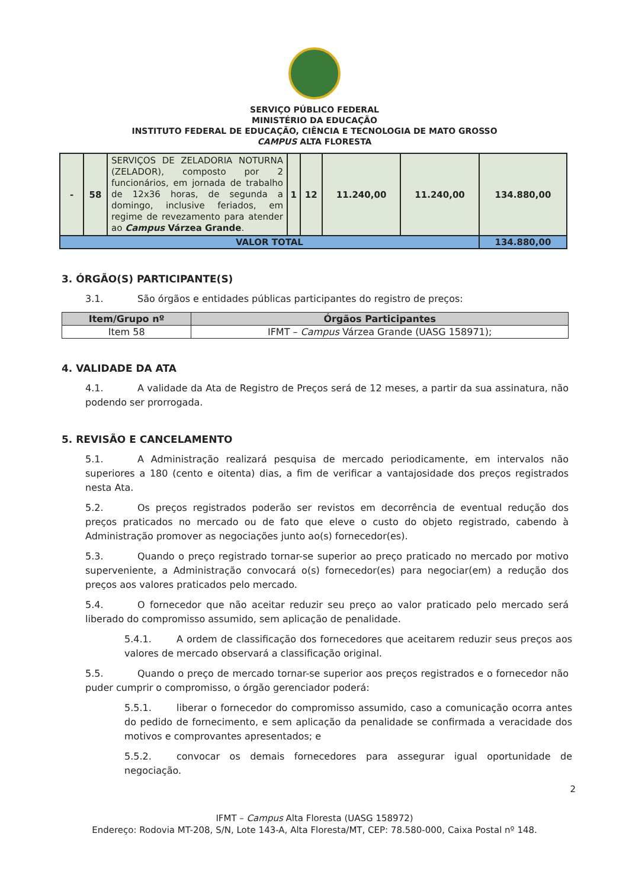SERVIÇO PÚBLICO FEDERAL
MINISTÉRIO DA EDUCAÇÃO
INSTITUTO FEDERAL DE EDUCAÇÃO, CIÊNCIA E TECNOLOGIA DE MATO GROSSO
CAMPUS ALTA FLORESTA
| - | 58 | SERVIÇOS DE ZELADORIA NOTURNA (ZELADOR), composto por 2 funcionários, em jornada de trabalho de 12x36 horas, de segunda a domingo, inclusive feriados, em regime de revezamento para atender ao Campus Várzea Grande . | 1 | 12 | 11.240,00 | 11.240,00 | 134.880,00 |
| VALOR TOTAL | | | | | | | 134.880,00 |
3. ÓRGÃO(S) PARTICIPANTE(S)
3.1. São órgãos e entidades públicas participantes do registro de preços:
| Item/Grupo nº | Órgãos Participantes |
| --- | --- |
| Item 58 | IFMT – Campus Várzea Grande (UASG 158971); |
4. VALIDADE DA ATA
4.1. A validade da Ata de Registro de Preços será de 12 meses, a partir da sua assinatura, não podendo ser prorrogada.
5. REVISÃO E CANCELAMENTO
5.1. A Administração realizará pesquisa de mercado periodicamente, em intervalos não superiores a 180 (cento e oitenta) dias, a fim de verificar a vantajosidade dos preços registrados nesta Ata.
5.2. Os preços registrados poderão ser revistos em decorrência de eventual redução dos preços praticados no mercado ou de fato que eleve o custo do objeto registrado, cabendo à Administração promover as negociações junto ao(s) fornecedor(es).
5.3. Quando o preço registrado tornar-se superior ao preço praticado no mercado por motivo superveniente, a Administração convocará o(s) fornecedor(es) para negociar(em) a redução dos preços aos valores praticados pelo mercado.
5.4. O fornecedor que não aceitar reduzir seu preço ao valor praticado pelo mercado será liberado do compromisso assumido, sem aplicação de penalidade.
5.4.1. A ordem de classificação dos fornecedores que aceitarem reduzir seus preços aos valores de mercado observará a classificação original.
5.5. Quando o preço de mercado tornar-se superior aos preços registrados e o fornecedor não puder cumprir o compromisso, o órgão gerenciador poderá:
5.5.1. liberar o fornecedor do compromisso assumido, caso a comunicação ocorra antes do pedido de fornecimento, e sem aplicação da penalidade se confirmada a veracidade dos motivos e comprovantes apresentados; e
5.5.2. convocar os demais fornecedores para assegurar igual oportunidade de negociação.
2
IFMT – Campus Alta Floresta (UASG 158972)
Endereço: Rodovia MT-208, S/N, Lote 143-A, Alta Floresta/MT, CEP: 78.580-000, Caixa Postal nº 148.